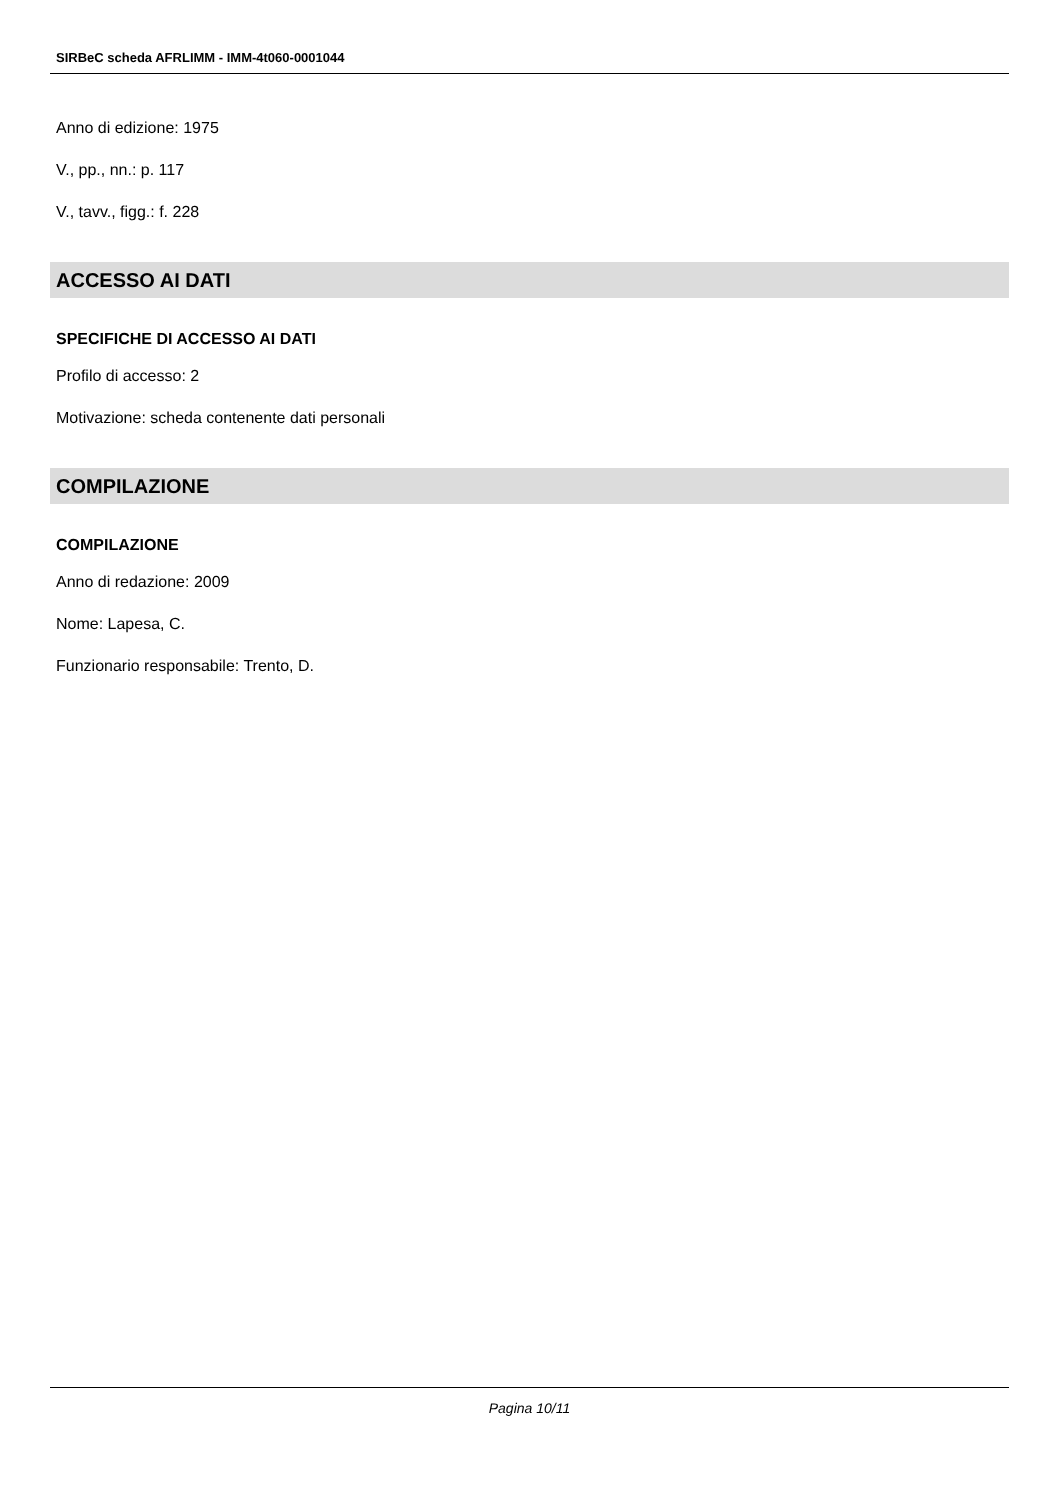SIRBeC scheda AFRLIMM - IMM-4t060-0001044
Anno di edizione: 1975
V., pp., nn.: p. 117
V., tavv., figg.: f. 228
ACCESSO AI DATI
SPECIFICHE DI ACCESSO AI DATI
Profilo di accesso: 2
Motivazione: scheda contenente dati personali
COMPILAZIONE
COMPILAZIONE
Anno di redazione: 2009
Nome: Lapesa, C.
Funzionario responsabile: Trento, D.
Pagina 10/11